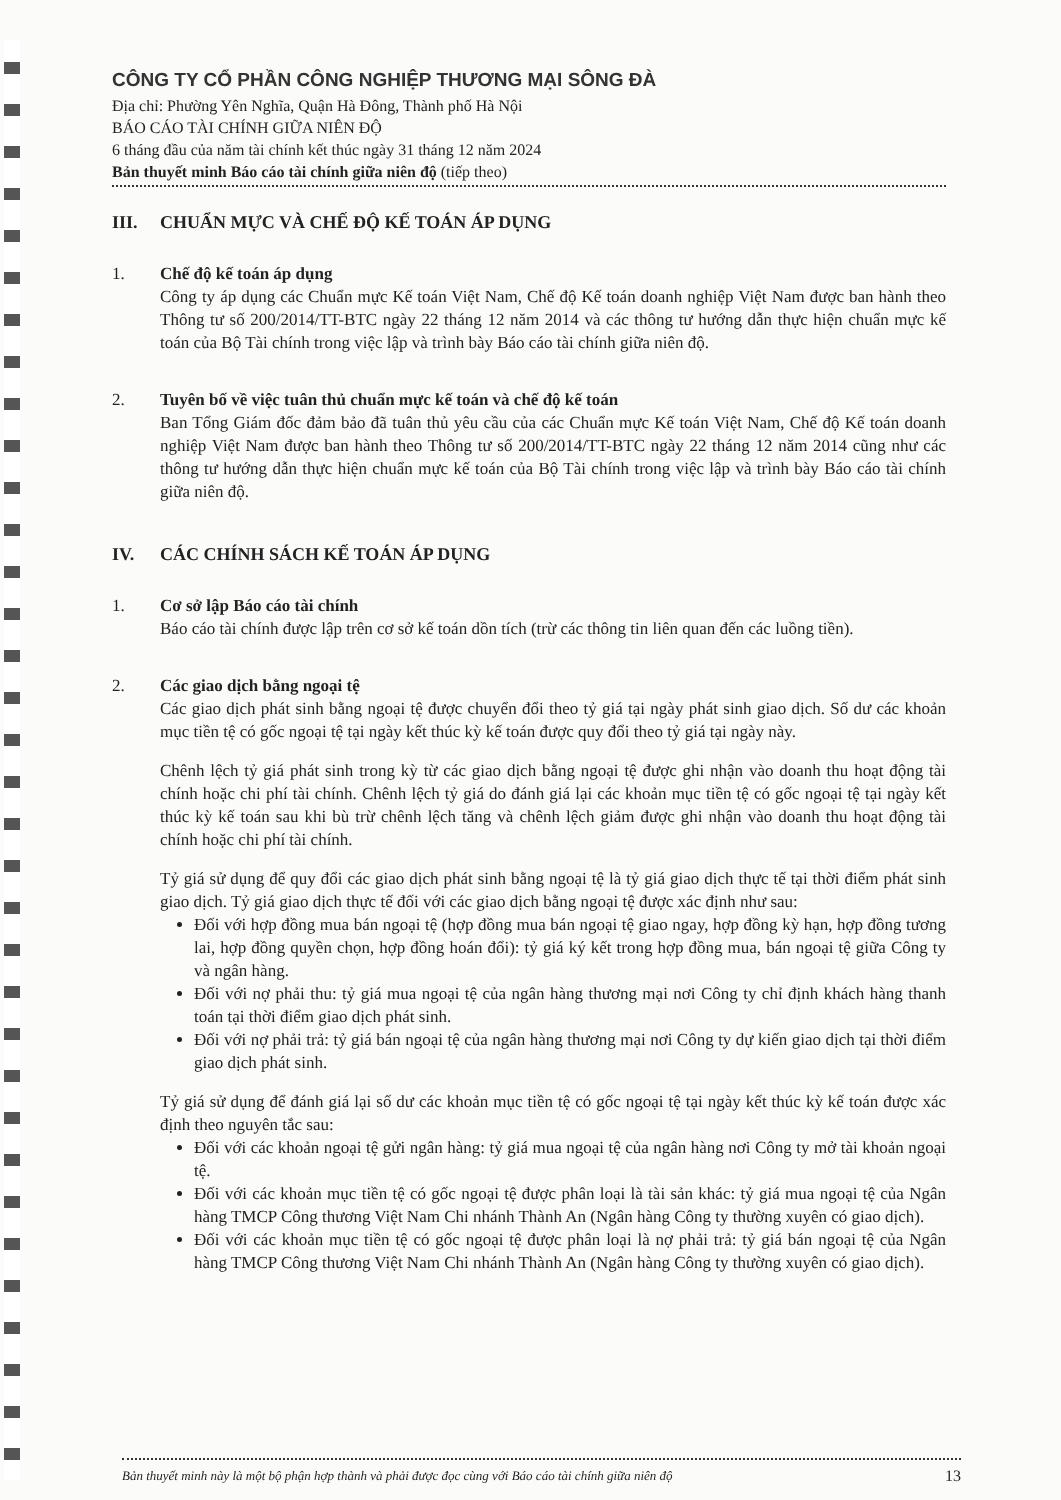CÔNG TY CỔ PHẦN CÔNG NGHIỆP THƯƠNG MẠI SÔNG ĐÀ
Địa chỉ: Phường Yên Nghĩa, Quận Hà Đông, Thành phố Hà Nội
BÁO CÁO TÀI CHÍNH GIỮA NIÊN ĐỘ
6 tháng đầu của năm tài chính kết thúc ngày 31 tháng 12 năm 2024
Bản thuyết minh Báo cáo tài chính giữa niên độ (tiếp theo)
III. CHUẨN MỰC VÀ CHẾ ĐỘ KẾ TOÁN ÁP DỤNG
1. Chế độ kế toán áp dụng
Công ty áp dụng các Chuẩn mực Kế toán Việt Nam, Chế độ Kế toán doanh nghiệp Việt Nam được ban hành theo Thông tư số 200/2014/TT-BTC ngày 22 tháng 12 năm 2014 và các thông tư hướng dẫn thực hiện chuẩn mực kế toán của Bộ Tài chính trong việc lập và trình bày Báo cáo tài chính giữa niên độ.
2. Tuyên bố về việc tuân thủ chuẩn mực kế toán và chế độ kế toán
Ban Tổng Giám đốc đảm bảo đã tuân thủ yêu cầu của các Chuẩn mực Kế toán Việt Nam, Chế độ Kế toán doanh nghiệp Việt Nam được ban hành theo Thông tư số 200/2014/TT-BTC ngày 22 tháng 12 năm 2014 cũng như các thông tư hướng dẫn thực hiện chuẩn mực kế toán của Bộ Tài chính trong việc lập và trình bày Báo cáo tài chính giữa niên độ.
IV. CÁC CHÍNH SÁCH KẾ TOÁN ÁP DỤNG
1. Cơ sở lập Báo cáo tài chính
Báo cáo tài chính được lập trên cơ sở kế toán dồn tích (trừ các thông tin liên quan đến các luồng tiền).
2. Các giao dịch bằng ngoại tệ
Các giao dịch phát sinh bằng ngoại tệ được chuyển đổi theo tỷ giá tại ngày phát sinh giao dịch. Số dư các khoản mục tiền tệ có gốc ngoại tệ tại ngày kết thúc kỳ kế toán được quy đổi theo tỷ giá tại ngày này.
Chênh lệch tỷ giá phát sinh trong kỳ từ các giao dịch bằng ngoại tệ được ghi nhận vào doanh thu hoạt động tài chính hoặc chi phí tài chính. Chênh lệch tỷ giá do đánh giá lại các khoản mục tiền tệ có gốc ngoại tệ tại ngày kết thúc kỳ kế toán sau khi bù trừ chênh lệch tăng và chênh lệch giảm được ghi nhận vào doanh thu hoạt động tài chính hoặc chi phí tài chính.
Tỷ giá sử dụng để quy đổi các giao dịch phát sinh bằng ngoại tệ là tỷ giá giao dịch thực tế tại thời điểm phát sinh giao dịch. Tỷ giá giao dịch thực tế đối với các giao dịch bằng ngoại tệ được xác định như sau:
Đối với hợp đồng mua bán ngoại tệ (hợp đồng mua bán ngoại tệ giao ngay, hợp đồng kỳ hạn, hợp đồng tương lai, hợp đồng quyền chọn, hợp đồng hoán đổi): tỷ giá ký kết trong hợp đồng mua, bán ngoại tệ giữa Công ty và ngân hàng.
Đối với nợ phải thu: tỷ giá mua ngoại tệ của ngân hàng thương mại nơi Công ty chỉ định khách hàng thanh toán tại thời điểm giao dịch phát sinh.
Đối với nợ phải trả: tỷ giá bán ngoại tệ của ngân hàng thương mại nơi Công ty dự kiến giao dịch tại thời điểm giao dịch phát sinh.
Tỷ giá sử dụng để đánh giá lại số dư các khoản mục tiền tệ có gốc ngoại tệ tại ngày kết thúc kỳ kế toán được xác định theo nguyên tắc sau:
Đối với các khoản ngoại tệ gửi ngân hàng: tỷ giá mua ngoại tệ của ngân hàng nơi Công ty mở tài khoản ngoại tệ.
Đối với các khoản mục tiền tệ có gốc ngoại tệ được phân loại là tài sản khác: tỷ giá mua ngoại tệ của Ngân hàng TMCP Công thương Việt Nam Chi nhánh Thành An (Ngân hàng Công ty thường xuyên có giao dịch).
Đối với các khoản mục tiền tệ có gốc ngoại tệ được phân loại là nợ phải trả: tỷ giá bán ngoại tệ của Ngân hàng TMCP Công thương Việt Nam Chi nhánh Thành An (Ngân hàng Công ty thường xuyên có giao dịch).
Bản thuyết minh này là một bộ phận hợp thành và phải được đọc cùng với Báo cáo tài chính giữa niên độ 13